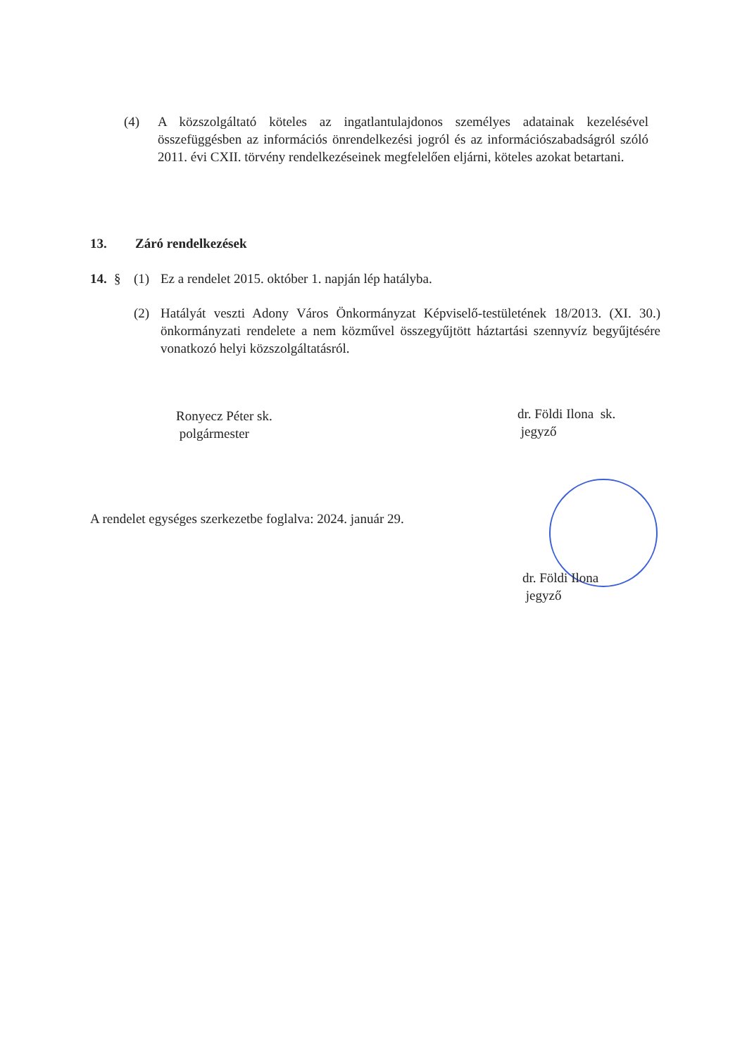(4) A közszolgáltató köteles az ingatlantulajdonos személyes adatainak kezelésével összefüggésben az információs önrendelkezési jogról és az információszabadságról szóló 2011. évi CXII. törvény rendelkezéseinek megfelelően eljárni, köteles azokat betartani.
13. Záró rendelkezések
14. § (1) Ez a rendelet 2015. október 1. napján lép hatályba.
(2) Hatályát veszti Adony Város Önkormányzat Képviselő-testületének 18/2013. (XI. 30.) önkormányzati rendelete a nem közművel összegyűjtött háztartási szennyvíz begyűjtésére vonatkozó helyi közszolgáltatásról.
Ronyecz Péter sk.
polgármester
dr. Földi Ilona sk.
jegyző
A rendelet egységes szerkezetbe foglalva: 2024. január 29.
dr. Földi Ilona
jegyző